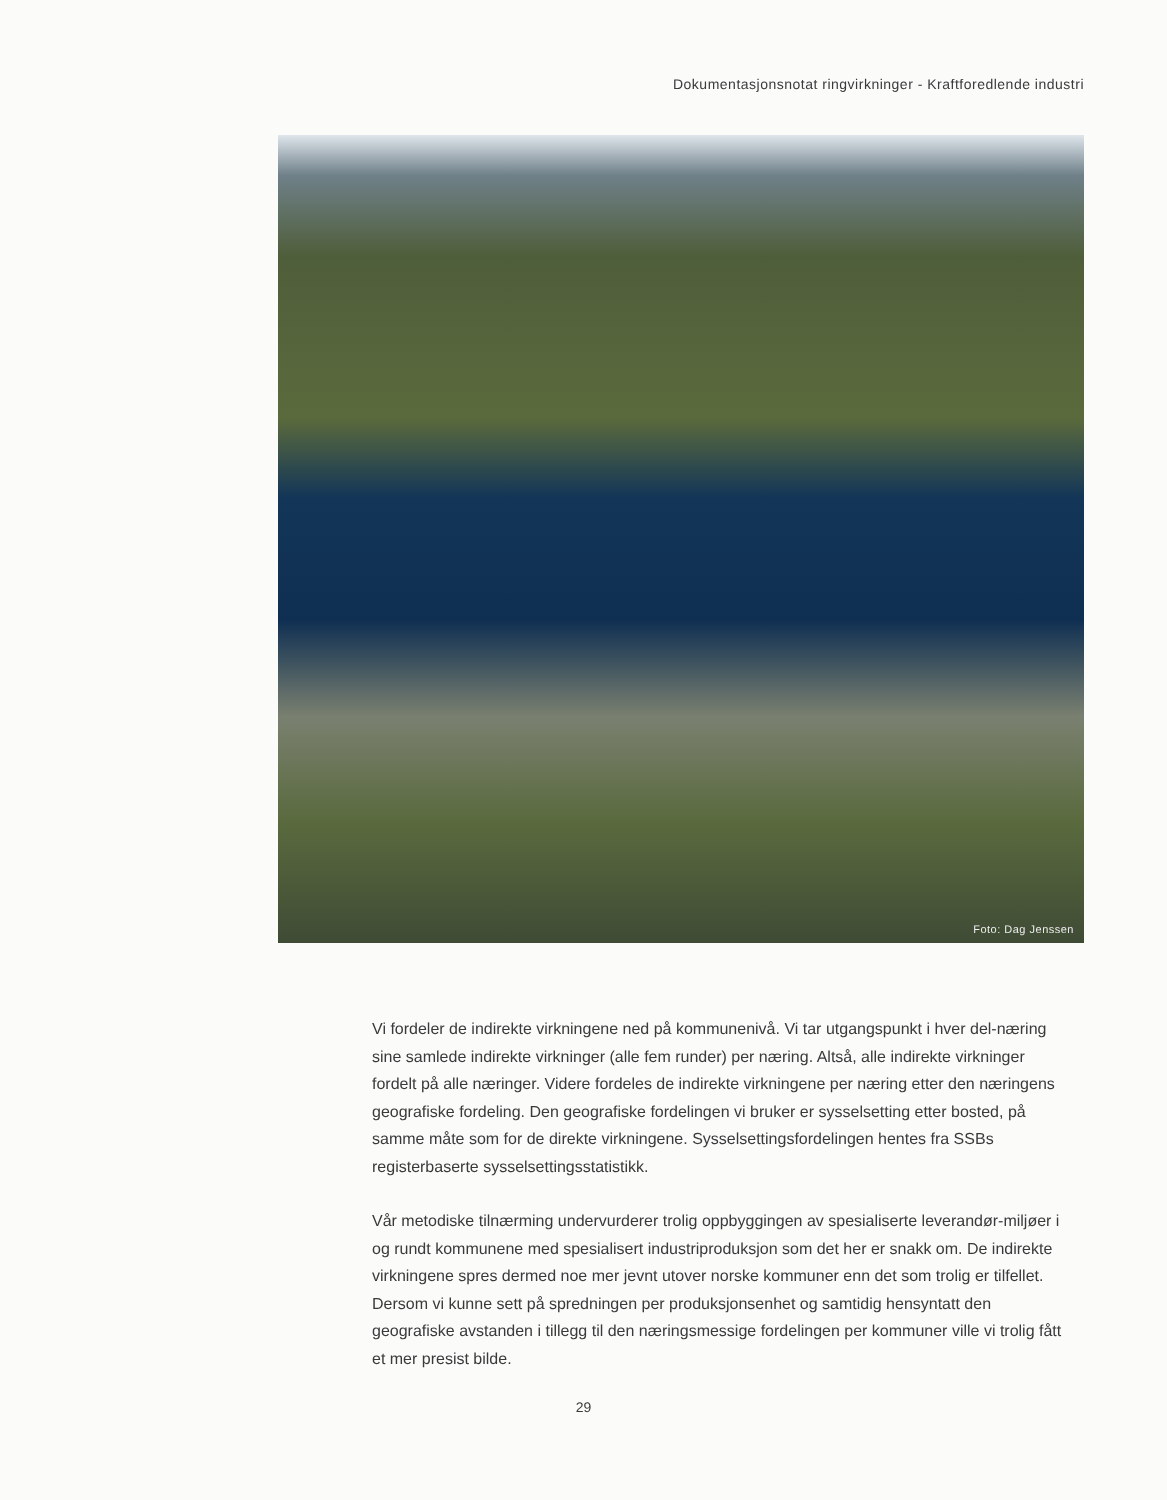Dokumentasjonsnotat ringvirkninger - Kraftforedlende industri
Foto: Dag Jenssen
Vi fordeler de indirekte virkningene ned på kommunenivå. Vi tar utgangspunkt i hver del-næring sine samlede indirekte virkninger (alle fem runder) per næring. Altså, alle indirekte virkninger fordelt på alle næringer. Videre fordeles de indirekte virkningene per næring etter den næringens geografiske fordeling. Den geografiske fordelingen vi bruker er sysselsetting etter bosted, på samme måte som for de direkte virkningene. Sysselsettingsfordelingen hentes fra SSBs registerbaserte sysselsettingsstatistikk.
Vår metodiske tilnærming undervurderer trolig oppbyggingen av spesialiserte leverandør-miljøer i og rundt kommunene med spesialisert industriproduksjon som det her er snakk om. De indirekte virkningene spres dermed noe mer jevnt utover norske kommuner enn det som trolig er tilfellet. Dersom vi kunne sett på spredningen per produksjonsenhet og samtidig hensyntatt den geografiske avstanden i tillegg til den næringsmessige fordelingen per kommuner ville vi trolig fått et mer presist bilde.
29